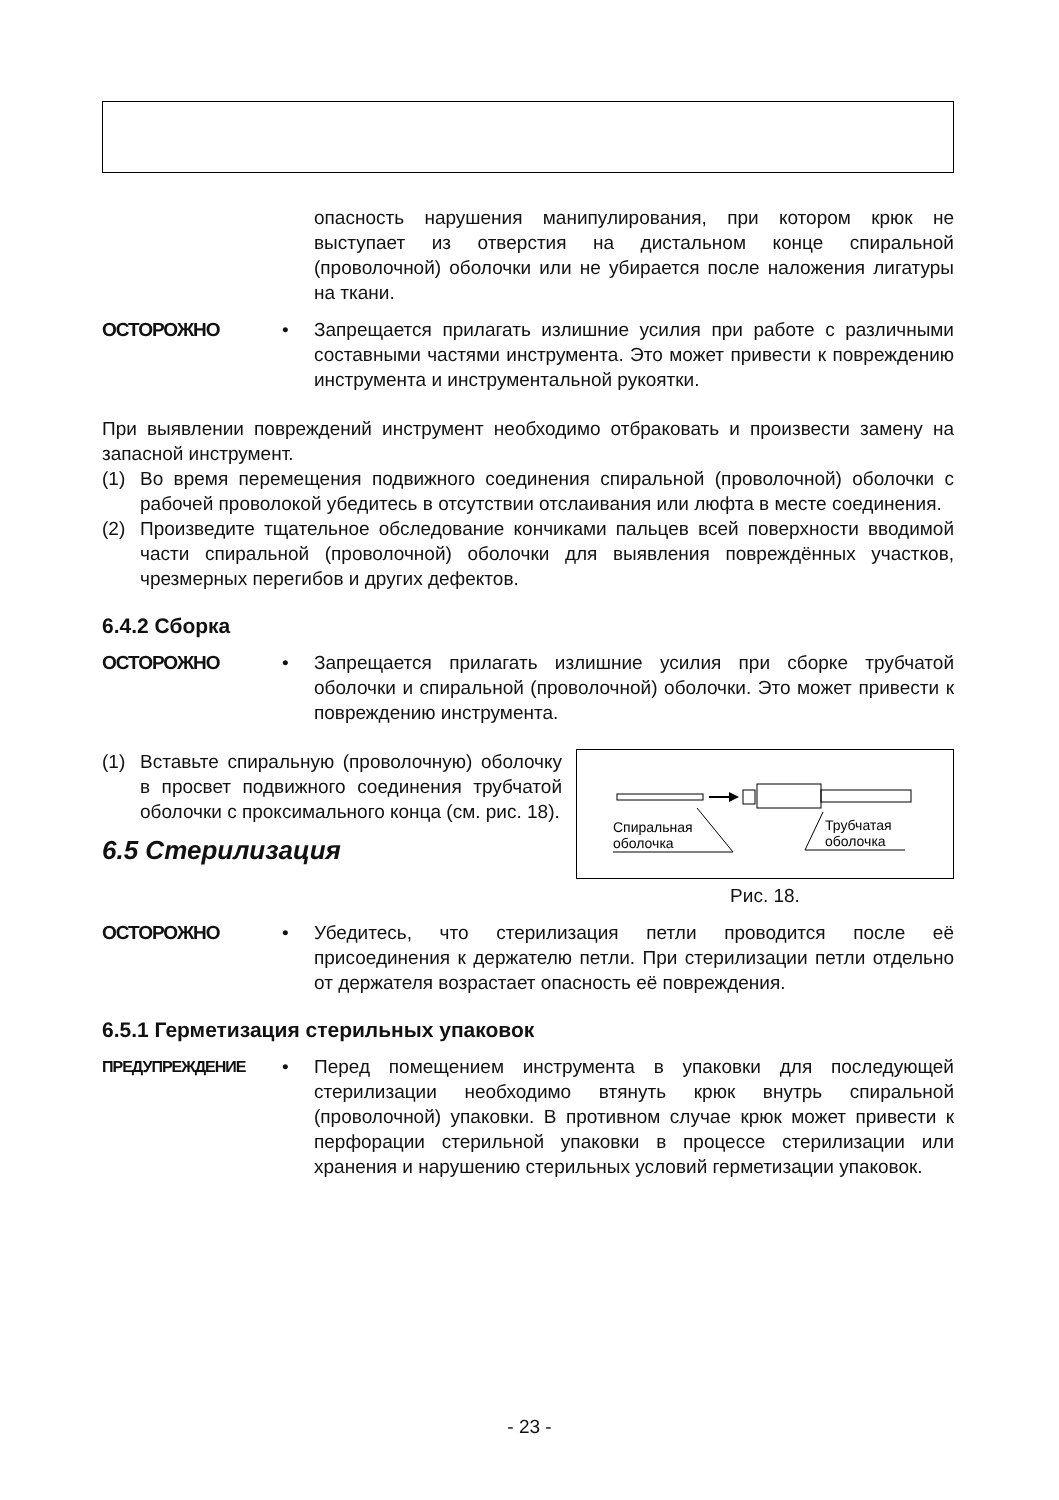опасность нарушения манипулирования, при котором крюк не выступает из отверстия на дистальном конце спиральной (проволочной) оболочки или не убирается после наложения лигатуры на ткани.
ОСТОРОЖНО • Запрещается прилагать излишние усилия при работе с различными составными частями инструмента. Это может привести к повреждению инструмента и инструментальной рукоятки.
При выявлении повреждений инструмент необходимо отбраковать и произвести замену на запасной инструмент.
(1) Во время перемещения подвижного соединения спиральной (проволочной) оболочки с рабочей проволокой убедитесь в отсутствии отслаивания или люфта в месте соединения.
(2) Произведите тщательное обследование кончиками пальцев всей поверхности вводимой части спиральной (проволочной) оболочки для выявления повреждённых участков, чрезмерных перегибов и других дефектов.
6.4.2 Сборка
ОСТОРОЖНО • Запрещается прилагать излишние усилия при сборке трубчатой оболочки и спиральной (проволочной) оболочки. Это может привести к повреждению инструмента.
(1) Вставьте спиральную (проволочную) оболочку в просвет подвижного соединения трубчатой оболочки с проксимального конца (см. рис. 18).
6.5 Стерилизация
Спиральная
оболочка
Трубчатая
оболочка
Рис. 18.
ОСТОРОЖНО • Убедитесь, что стерилизация петли проводится после её присоединения к держателю петли. При стерилизации петли отдельно от держателя возрастает опасность её повреждения.
6.5.1 Герметизация стерильных упаковок
ПРЕДУПРЕЖДЕНИЕ
• Перед помещением инструмента в упаковки для последующей стерилизации необходимо втянуть крюк внутрь спиральной (проволочной) упаковки. В противном случае крюк может привести к перфорации стерильной упаковки в процессе стерилизации или хранения и нарушению стерильных условий герметизации упаковок.
- 23 -